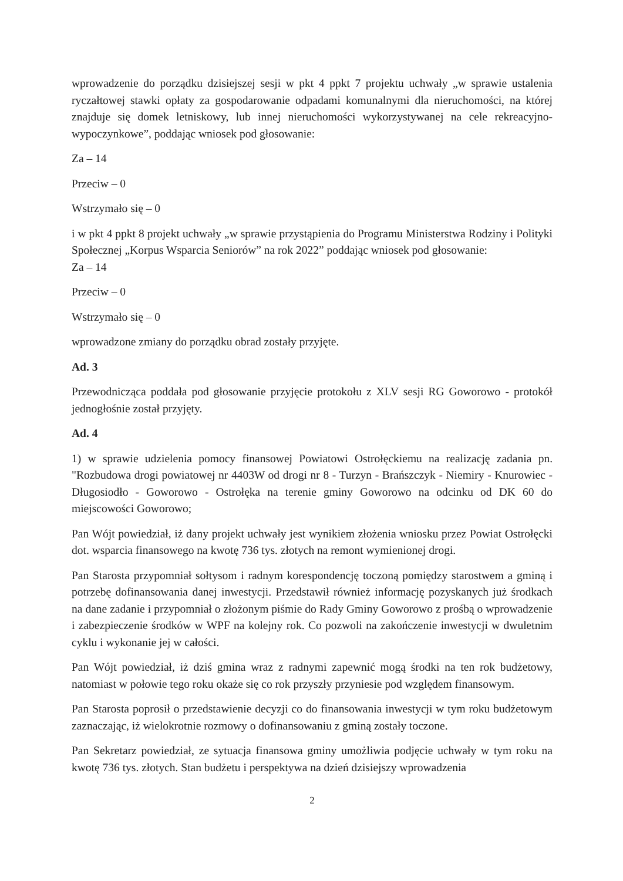wprowadzenie do porządku dzisiejszej sesji w pkt 4 ppkt 7 projektu uchwały „w sprawie ustalenia ryczałtowej stawki opłaty za gospodarowanie odpadami komunalnymi dla nieruchomości, na której znajduje się domek letniskowy, lub innej nieruchomości wykorzystywanej na cele rekreacyjno-wypoczynkowe”, poddając wniosek pod głosowanie:
Za – 14
Przeciw – 0
Wstrzymało się – 0
i w pkt 4 ppkt 8 projekt uchwały „w sprawie przystąpienia do Programu Ministerstwa Rodziny i Polityki Społecznej „Korpus Wsparcia Seniorów” na rok 2022” poddając wniosek pod głosowanie:
Za – 14
Przeciw – 0
Wstrzymało się – 0
wprowadzone zmiany do porządku obrad zostały przyjęte.
Ad. 3
Przewodnicząca poddała pod głosowanie przyjęcie protokołu z XLV sesji RG Goworowo - protokół jednogłośnie został przyjęty.
Ad. 4
1) w sprawie udzielenia pomocy finansowej Powiatowi Ostrołęckiemu na realizację zadania pn. "Rozbudowa drogi powiatowej nr 4403W od drogi nr 8 - Turzyn - Brańszczyk - Niemiry - Knurowiec - Długosiodło - Goworowo - Ostrołęka na terenie gminy Goworowo na odcinku od DK 60 do miejscowości Goworowo;
Pan Wójt powiedział, iż dany projekt uchwały jest wynikiem złożenia wniosku przez Powiat Ostrołęcki dot. wsparcia finansowego na kwotę 736 tys. złotych na remont wymienionej drogi.
Pan Starosta przypomniał sołtysom i radnym korespondencję toczoną pomiędzy starostwem a gminą i potrzebę dofinansowania danej inwestycji. Przedstawił również informację pozyskanych już środkach na dane zadanie i przypomniał o złożonym piśmie do Rady Gminy Goworowo z prośbą o wprowadzenie i zabezpieczenie środków w WPF na kolejny rok. Co pozwoli na zakończenie inwestycji w dwuletnim cyklu i wykonanie jej w całości.
Pan Wójt powiedział, iż dziś gmina wraz z radnymi zapewnić mogą środki na ten rok budżetowy, natomiast w połowie tego roku okaże się co rok przyszły przyniesie pod względem finansowym.
Pan Starosta poprosił o przedstawienie decyzji co do finansowania inwestycji w tym roku budżetowym zaznaczając, iż wielokrotnie rozmowy o dofinansowaniu z gminą zostały toczone.
Pan Sekretarz powiedział, ze sytuacja finansowa gminy umożliwia podjęcie uchwały w tym roku na kwotę 736 tys. złotych. Stan budżetu i perspektywa na dzień dzisiejszy wprowadzenia
2